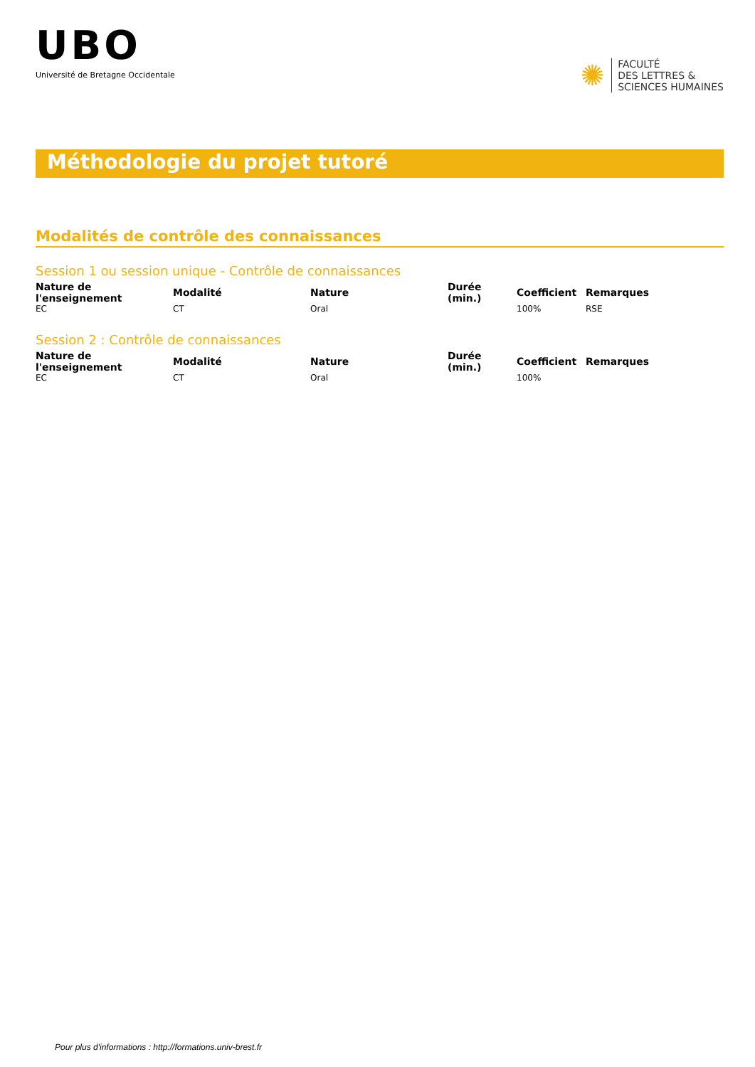UBO
Université de Bretagne Occidentale
✺
FACULTÉ
DES LETTRES &
SCIENCES HUMAINES
Méthodologie du projet tutoré
Modalités de contrôle des connaissances
Session 1 ou session unique - Contrôle de connaissances
| Nature de l'enseignement | Modalité | Nature | Durée (min.) | Coefficient | Remarques |
| --- | --- | --- | --- | --- | --- |
| EC | CT | Oral | | 100% | RSE |
Session 2 : Contrôle de connaissances
| Nature de l'enseignement | Modalité | Nature | Durée (min.) | Coefficient | Remarques |
| --- | --- | --- | --- | --- | --- |
| EC | CT | Oral | | 100% | |
Pour plus d'informations : http://formations.univ-brest.fr